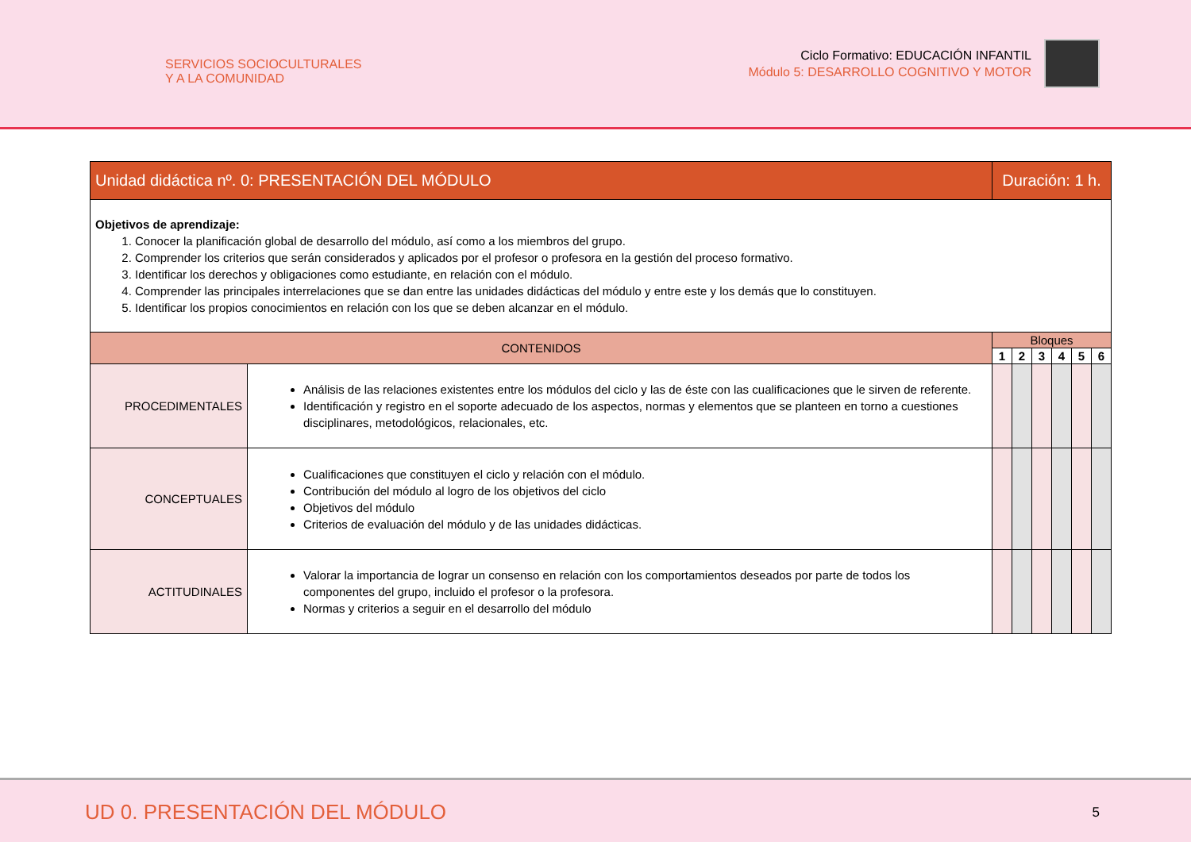SERVICIOS SOCIOCULTURALES
Y A LA COMUNIDAD
Ciclo Formativo: EDUCACIÓN INFANTIL
Módulo 5: DESARROLLO COGNITIVO Y MOTOR
| Unidad didáctica nº. 0: PRESENTACIÓN DEL MÓDULO | | Duración: 1 h. | | | | | |
| --- | --- | --- | --- | --- | --- | --- | --- |
| Objetivos de aprendizaje: 1. Conocer la planificación global de desarrollo del módulo, así como a los miembros del grupo. 2. Comprender los criterios que serán considerados y aplicados por el profesor o profesora en la gestión del proceso formativo. 3. Identificar los derechos y obligaciones como estudiante, en relación con el módulo. 4. Comprender las principales interrelaciones que se dan entre las unidades didácticas del módulo y entre este y los demás que lo constituyen. 5. Identificar los propios conocimientos en relación con los que se deben alcanzar en el módulo. | | | | | | | |
| CONTENIDOS | | Bloques | | | | | |
| | | 1 | 2 | 3 | 4 | 5 | 6 |
| PROCEDIMENTALES | Análisis de las relaciones existentes entre los módulos del ciclo y las de éste con las cualificaciones que le sirven de referente. Identificación y registro en el soporte adecuado de los aspectos, normas y elementos que se planteen en torno a cuestiones disciplinares, metodológicos, relacionales, etc. | | | | | | |
| CONCEPTUALES | Cualificaciones que constituyen el ciclo y relación con el módulo. Contribución del módulo al logro de los objetivos del ciclo Objetivos del módulo Criterios de evaluación del módulo y de las unidades didácticas. | | | | | | |
| ACTITUDINALES | Valorar la importancia de lograr un consenso en relación con los comportamientos deseados por parte de todos los componentes del grupo, incluido el profesor o la profesora. Normas y criterios a seguir en el desarrollo del módulo | | | | | | |
UD 0. PRESENTACIÓN DEL MÓDULO 5